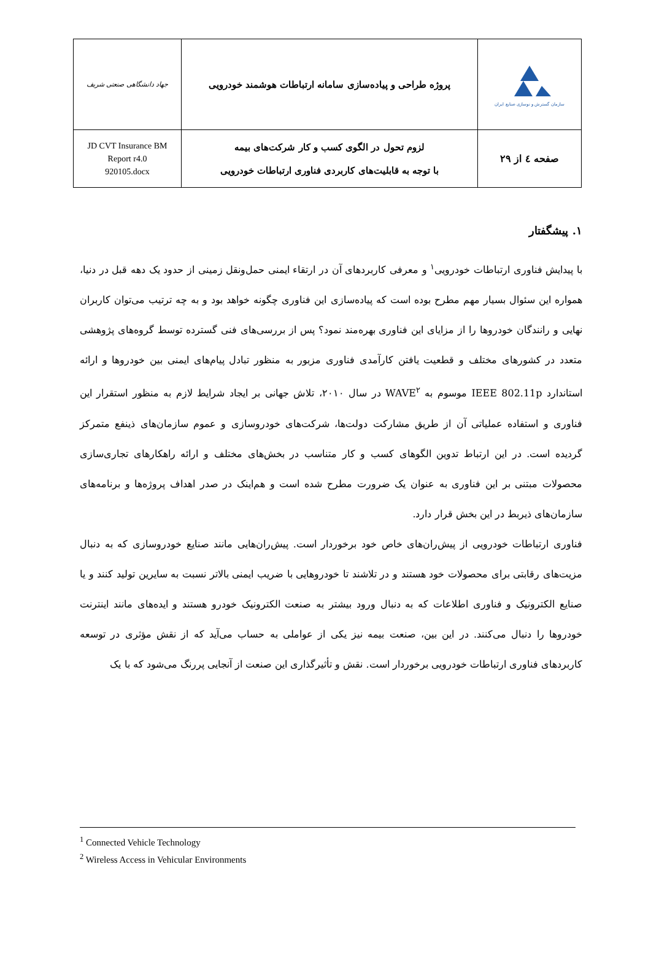| سازمان گسترش و نوسازی صنایع ایران | پروژه طراحی و پیاده‌سازی سامانه ارتباطات هوشمند خودرویی | جهاد دانشگاهی صنعتی شریف |
| صفحه ٤ از ٢٩ | لزوم تحول در الگوی کسب و کار شرکت‌های بیمه با توجه به قابلیت‌های کاربردی فناوری ارتباطات خودرویی | JD CVT Insurance BM Report r4.0 920105.docx |
١. پیشگفتار
با پیدایش فناوری ارتباطات خودرویی<sup>١</sup> و معرفی کاربردهای آن در ارتقاء ایمنی حمل‌ونقل زمینی از حدود یک دهه قبل در دنیا، همواره این سئوال بسیار مهم مطرح بوده است که پیاده‌سازی این فناوری چگونه خواهد بود و به چه ترتیب می‌توان کاربران نهایی و رانندگان خودروها را از مزایای این فناوری بهره‌مند نمود؟ پس از بررسی‌های فنی گسترده توسط گروه‌های پژوهشی متعدد در کشورهای مختلف و قطعیت یافتن کارآمدی فناوری مزبور به منظور تبادل پیام‌های ایمنی بین خودروها و ارائه استاندارد IEEE 802.11p موسوم به WAVE<sup>٢</sup> در سال ٢٠١٠، تلاش جهانی بر ایجاد شرایط لازم به منظور استقرار این فناوری و استفاده عملیاتی آن از طریق مشارکت دولت‌ها، شرکت‌های خودروسازی و عموم سازمان‌های ذینفع متمرکز گردیده است. در این ارتباط تدوین الگوهای کسب و کار متناسب در بخش‌های مختلف و ارائه راهکارهای تجاری‌سازی محصولات مبتنی بر این فناوری به عنوان یک ضرورت مطرح شده است و هم‌اینک در صدر اهداف پروژه‌ها و برنامه‌های سازمان‌های ذیربط در این بخش قرار دارد.
فناوری ارتباطات خودرویی از پیش‌ران‌های خاص خود برخوردار است. پیش‌ران‌هایی مانند صنایع خودروسازی که به دنبال مزیت‌های رقابتی برای محصولات خود هستند و در تلاشند تا خودروهایی با ضریب ایمنی بالاتر نسبت به سایرین تولید کنند و یا صنایع الکترونیک و فناوری اطلاعات که به دنبال ورود بیشتر به صنعت الکترونیک خودرو هستند و ایده‌های مانند اینترنت خودروها را دنبال می‌کنند. در این بین، صنعت بیمه نیز یکی از عواملی به حساب می‌آید که از نقش مؤثری در توسعه کاربردهای فناوری ارتباطات خودرویی برخوردار است. نقش و تأثیرگذاری این صنعت از آنجایی پررنگ می‌شود که با یک
<sup>1</sup> Connected Vehicle Technology
<sup>2</sup> Wireless Access in Vehicular Environments